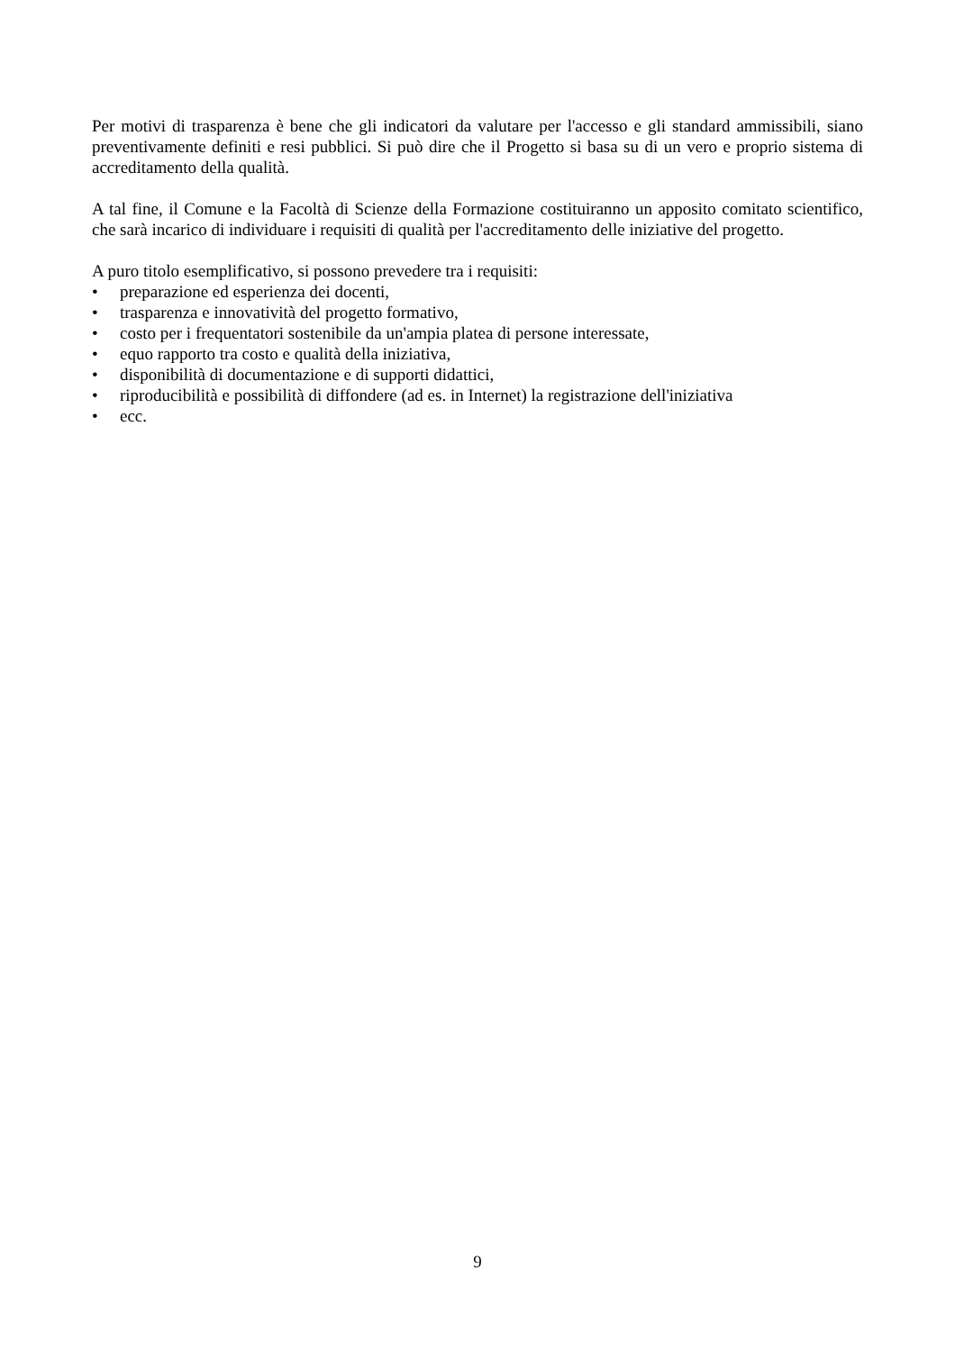Per motivi di trasparenza è bene che gli indicatori da valutare per l'accesso e gli standard ammissibili, siano preventivamente definiti e resi pubblici. Si può dire che il Progetto si basa su di un vero e proprio sistema di accreditamento della qualità.
A tal fine, il Comune e la Facoltà di Scienze della Formazione costituiranno un apposito comitato scientifico, che sarà incarico di individuare i requisiti di qualità per l'accreditamento delle iniziative del progetto.
A puro titolo esemplificativo, si possono prevedere tra i requisiti:
• preparazione ed esperienza dei docenti,
• trasparenza e innovatività del progetto formativo,
• costo per i frequentatori sostenibile da un'ampia platea di persone interessate,
• equo rapporto tra costo e qualità della iniziativa,
• disponibilità di documentazione e di supporti didattici,
• riproducibilità e possibilità di diffondere (ad es. in Internet) la registrazione dell'iniziativa
• ecc.
9